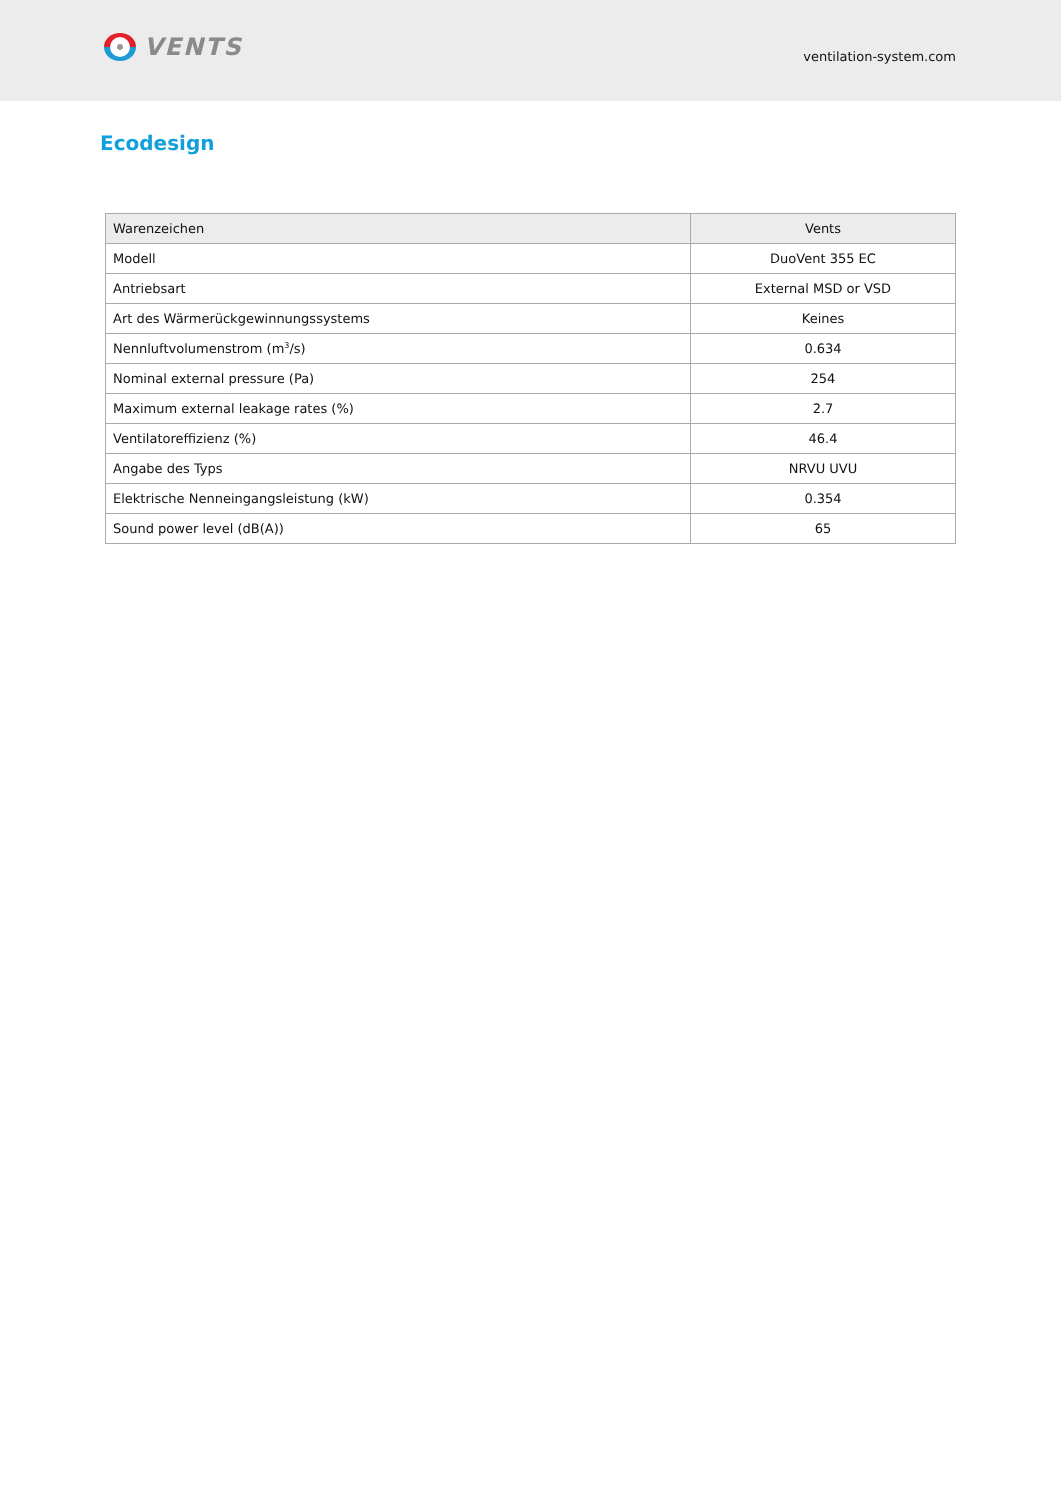VENTS
ventilation-system.com
Ecodesign
| Warenzeichen | Vents |
| --- | --- |
| Modell | DuoVent 355 EC |
| Antriebsart | External MSD or VSD |
| Art des Wärmerückgewinnungssystems | Keines |
| Nennluftvolumenstrom (m<sup>3</sup>/s) | 0.634 |
| Nominal external pressure (Pa) | 254 |
| Maximum external leakage rates (%) | 2.7 |
| Ventilatoreffizienz (%) | 46.4 |
| Angabe des Typs | NRVU UVU |
| Elektrische Nenneingangsleistung (kW) | 0.354 |
| Sound power level (dB(A)) | 65 |